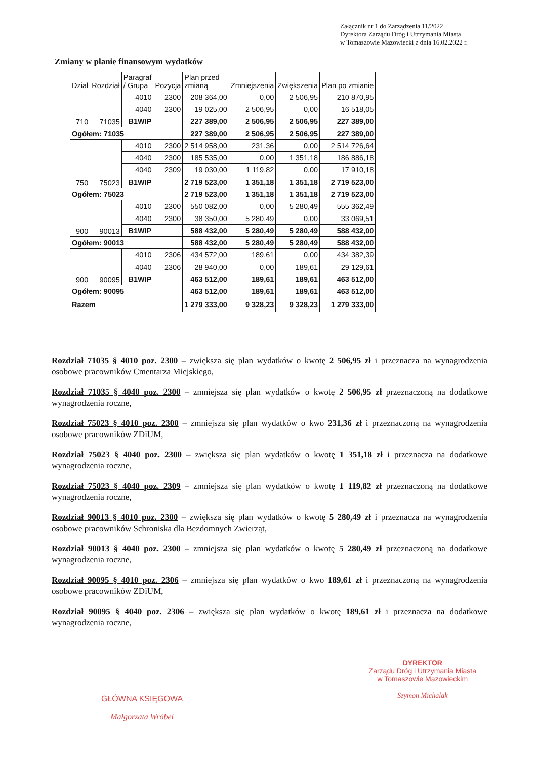Załącznik nr 1 do Zarządzenia 11/2022
Dyrektora Zarządu Dróg i Utrzymania Miasta
w Tomaszowie Mazowiecki z dnia 16.02.2022 r.
Zmiany w planie finansowym wydatków
| Dział | Rozdział | Paragraf / Grupa | Pozycja | Plan przed zmianą | Zmniejszenia | Zwiększenia | Plan po zmianie |
| --- | --- | --- | --- | --- | --- | --- | --- |
| 710 | 71035 | 4010 | 2300 | 208 364,00 | 0,00 | 2 506,95 | 210 870,95 |
| | | 4040 | 2300 | 19 025,00 | 2 506,95 | 0,00 | 16 518,05 |
| | | B1WIP | | 227 389,00 | 2 506,95 | 2 506,95 | 227 389,00 |
| Ogółem: 71035 | | | | 227 389,00 | 2 506,95 | 2 506,95 | 227 389,00 |
| 750 | 75023 | 4010 | 2300 | 2 514 958,00 | 231,36 | 0,00 | 2 514 726,64 |
| | | 4040 | 2300 | 185 535,00 | 0,00 | 1 351,18 | 186 886,18 |
| | | 4040 | 2309 | 19 030,00 | 1 119,82 | 0,00 | 17 910,18 |
| | | B1WIP | | 2 719 523,00 | 1 351,18 | 1 351,18 | 2 719 523,00 |
| Ogółem: 75023 | | | | 2 719 523,00 | 1 351,18 | 1 351,18 | 2 719 523,00 |
| 900 | 90013 | 4010 | 2300 | 550 082,00 | 0,00 | 5 280,49 | 555 362,49 |
| | | 4040 | 2300 | 38 350,00 | 5 280,49 | 0,00 | 33 069,51 |
| | | B1WIP | | 588 432,00 | 5 280,49 | 5 280,49 | 588 432,00 |
| Ogółem: 90013 | | | | 588 432,00 | 5 280,49 | 5 280,49 | 588 432,00 |
| 900 | 90095 | 4010 | 2306 | 434 572,00 | 189,61 | 0,00 | 434 382,39 |
| | | 4040 | 2306 | 28 940,00 | 0,00 | 189,61 | 29 129,61 |
| | | B1WIP | | 463 512,00 | 189,61 | 189,61 | 463 512,00 |
| Ogółem: 90095 | | | | 463 512,00 | 189,61 | 189,61 | 463 512,00 |
| Razem | | | | 1 279 333,00 | 9 328,23 | 9 328,23 | 1 279 333,00 |
Rozdział 71035 § 4010 poz. 2300 – zwiększa się plan wydatków o kwotę 2 506,95 zł i przeznacza na wynagrodzenia osobowe pracowników Cmentarza Miejskiego,
Rozdział 71035 § 4040 poz. 2300 – zmniejsza się plan wydatków o kwotę 2 506,95 zł przeznaczoną na dodatkowe wynagrodzenia roczne,
Rozdział 75023 § 4010 poz. 2300 – zmniejsza się plan wydatków o kwo 231,36 zł i przeznaczoną na wynagrodzenia osobowe pracowników ZDiUM,
Rozdział 75023 § 4040 poz. 2300 – zwiększa się plan wydatków o kwotę 1 351,18 zł i przeznacza na dodatkowe wynagrodzenia roczne,
Rozdział 75023 § 4040 poz. 2309 – zmniejsza się plan wydatków o kwotę 1 119,82 zł przeznaczoną na dodatkowe wynagrodzenia roczne,
Rozdział 90013 § 4010 poz. 2300 – zwiększa się plan wydatków o kwotę 5 280,49 zł i przeznacza na wynagrodzenia osobowe pracowników Schroniska dla Bezdomnych Zwierząt,
Rozdział 90013 § 4040 poz. 2300 – zmniejsza się plan wydatków o kwotę 5 280,49 zł przeznaczoną na dodatkowe wynagrodzenia roczne,
Rozdział 90095 § 4010 poz. 2306 – zmniejsza się plan wydatków o kwo 189,61 zł i przeznaczoną na wynagrodzenia osobowe pracowników ZDiUM,
Rozdział 90095 § 4040 poz. 2306 – zwiększa się plan wydatków o kwotę 189,61 zł i przeznacza na dodatkowe wynagrodzenia roczne,
GŁÓWNA KSIĘGOWA
Małgorzata Wróbel
DYREKTOR
Zarządu Dróg i Utrzymania Miasta
w Tomaszowie Mazowieckim
Szymon Michalak